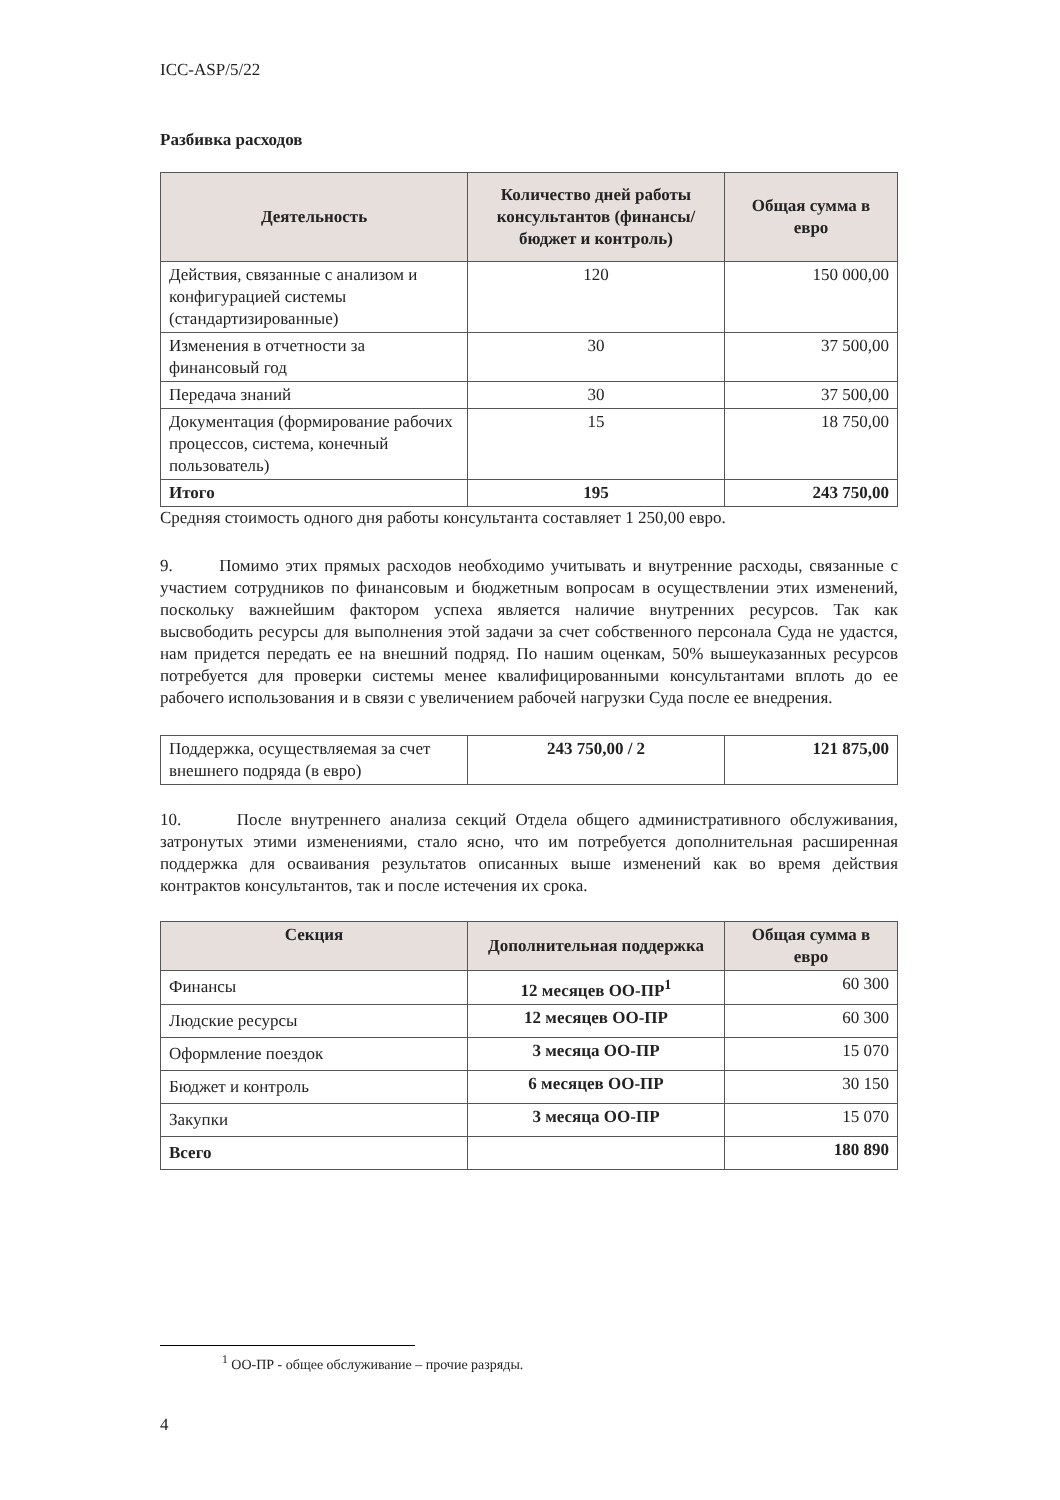ICC-ASP/5/22
Разбивка расходов
| Деятельность | Количество дней работы консультантов (финансы/бюджет и контроль) | Общая сумма в евро |
| --- | --- | --- |
| Действия, связанные с анализом и конфигурацией системы (стандартизированные) | 120 | 150 000,00 |
| Изменения в отчетности за финансовый год | 30 | 37 500,00 |
| Передача знаний | 30 | 37 500,00 |
| Документация (формирование рабочих процессов, система, конечный пользователь) | 15 | 18 750,00 |
| Итого | 195 | 243 750,00 |
Средняя стоимость одного дня работы консультанта составляет 1 250,00 евро.
9. Помимо этих прямых расходов необходимо учитывать и внутренние расходы, связанные с участием сотрудников по финансовым и бюджетным вопросам в осуществлении этих изменений, поскольку важнейшим фактором успеха является наличие внутренних ресурсов. Так как высвободить ресурсы для выполнения этой задачи за счет собственного персонала Суда не удастся, нам придется передать ее на внешний подряд. По нашим оценкам, 50% вышеуказанных ресурсов потребуется для проверки системы менее квалифицированными консультантами вплоть до ее рабочего использования и в связи с увеличением рабочей нагрузки Суда после ее внедрения.
| Поддержка, осуществляемая за счет внешнего подряда (в евро) | 243 750,00 / 2 | 121 875,00 |
10. После внутреннего анализа секций Отдела общего административного обслуживания, затронутых этими изменениями, стало ясно, что им потребуется дополнительная расширенная поддержка для осваивания результатов описанных выше изменений как во время действия контрактов консультантов, так и после истечения их срока.
| Секция | Дополнительная поддержка | Общая сумма в евро |
| --- | --- | --- |
| Финансы | 12 месяцев ОО-ПР<sup>1</sup> | 60 300 |
| Людские ресурсы | 12 месяцев ОО-ПР | 60 300 |
| Оформление поездок | 3 месяца ОО-ПР | 15 070 |
| Бюджет и контроль | 6 месяцев ОО-ПР | 30 150 |
| Закупки | 3 месяца ОО-ПР | 15 070 |
| Всего | | 180 890 |
<sup>1</sup> ОО-ПР - общее обслуживание – прочие разряды.
4